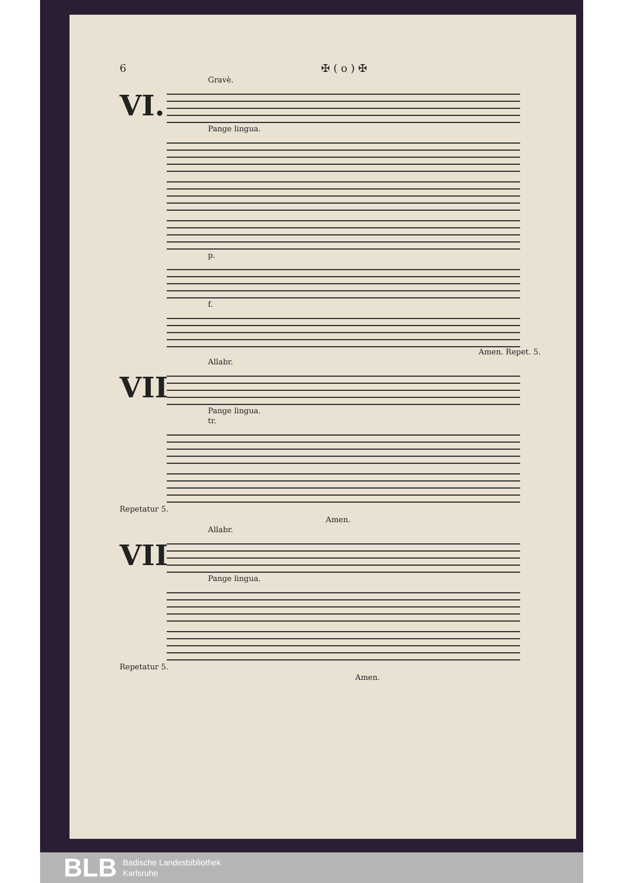6 ✠ ( o ) ✠
Gravè.
VI.
Pange lingua.
p.
f.
Amen. Repet. 5.
Allabr.
VII.
Pange lingua.
tr.
Repetatur 5.
Amen.
Allabr.
VIII.
Pange lingua.
Repetatur 5.
Amen.
BLB
Badische Landesbibliothek
Karlsruhe